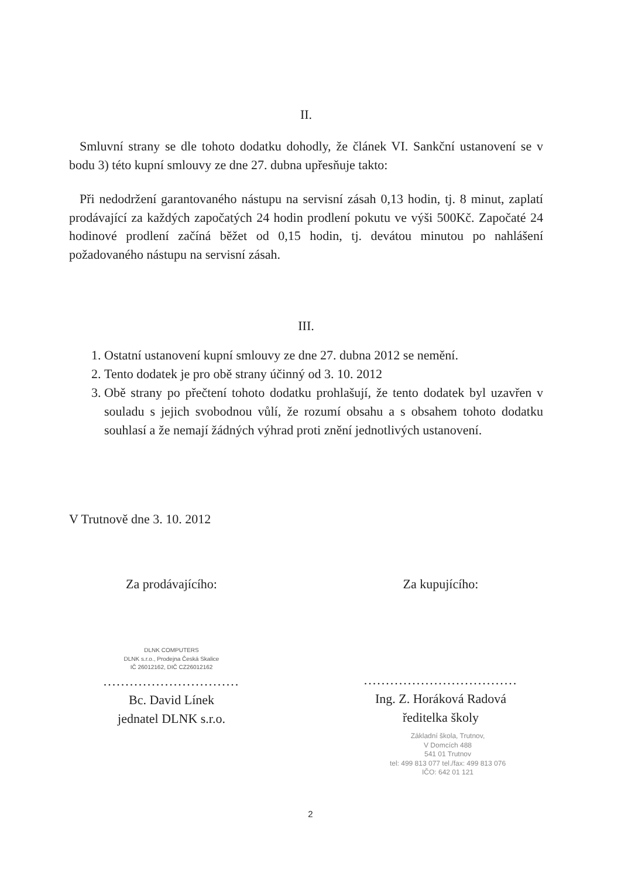II.
Smluvní strany se dle tohoto dodatku dohodly, že článek VI. Sankční ustanovení se v bodu 3) této kupní smlouvy ze dne 27. dubna upřesňuje takto:
Při nedodržení garantovaného nástupu na servisní zásah 0,13 hodin, tj. 8 minut, zaplatí prodávající za každých započatých 24 hodin prodlení pokutu ve výši 500Kč. Započaté 24 hodinové prodlení začíná běžet od 0,15 hodin, tj. devátou minutou po nahlášení požadovaného nástupu na servisní zásah.
III.
1. Ostatní ustanovení kupní smlouvy ze dne 27. dubna 2012 se nemění.
2. Tento dodatek je pro obě strany účinný od 3. 10. 2012
3. Obě strany po přečtení tohoto dodatku prohlašují, že tento dodatek byl uzavřen v souladu s jejich svobodnou vůlí, že rozumí obsahu a s obsahem tohoto dodatku souhlasí a že nemají žádných výhrad proti znění jednotlivých ustanovení.
V Trutnově dne 3. 10. 2012
Za prodávajícího: Za kupujícího:
DLNK COMPUTERS
DLNK s.r.o., Prodejna Česká Skalice
IČ 26012162, DIČ CZ26012162
...............................
Bc. David Línek
jednatel DLNK s.r.o.
...................................
Ing. Z. Horáková Radová
ředitelka školy
Základní škola, Trutnov,
V Domcích 488
541 01 Trutnov
tel: 499 813 077 tel./fax: 499 813 076
IČO: 642 01 121
2